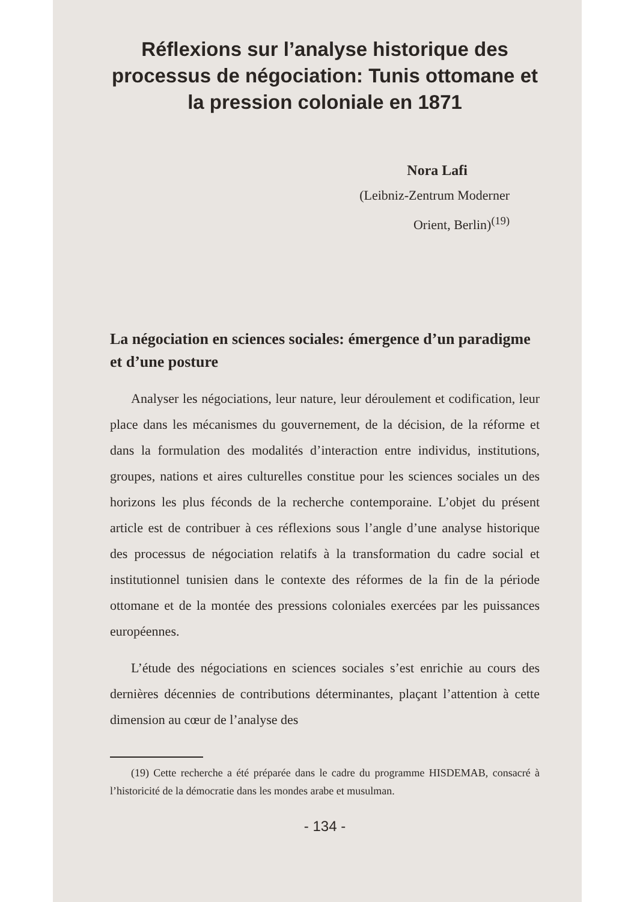Réflexions sur l’analyse historique des processus de négociation: Tunis ottomane et la pression coloniale en 1871
Nora Lafi
(Leibniz-Zentrum Moderner
Orient, Berlin)<sup>(19)</sup>
La négociation en sciences sociales: émergence d’un paradigme et d’une posture
Analyser les négociations, leur nature, leur déroulement et codification, leur place dans les mécanismes du gouvernement, de la décision, de la réforme et dans la formulation des modalités d’interaction entre individus, institutions, groupes, nations et aires culturelles constitue pour les sciences sociales un des horizons les plus féconds de la recherche contemporaine. L’objet du présent article est de contribuer à ces réflexions sous l’angle d’une analyse historique des processus de négociation relatifs à la transformation du cadre social et institutionnel tunisien dans le contexte des réformes de la fin de la période ottomane et de la montée des pressions coloniales exercées par les puissances européennes.
L’étude des négociations en sciences sociales s’est enrichie au cours des dernières décennies de contributions déterminantes, plaçant l’attention à cette dimension au cœur de l’analyse des
(19) Cette recherche a été préparée dans le cadre du programme HISDEMAB, consacré à l’historicité de la démocratie dans les mondes arabe et musulman.
- 134 -